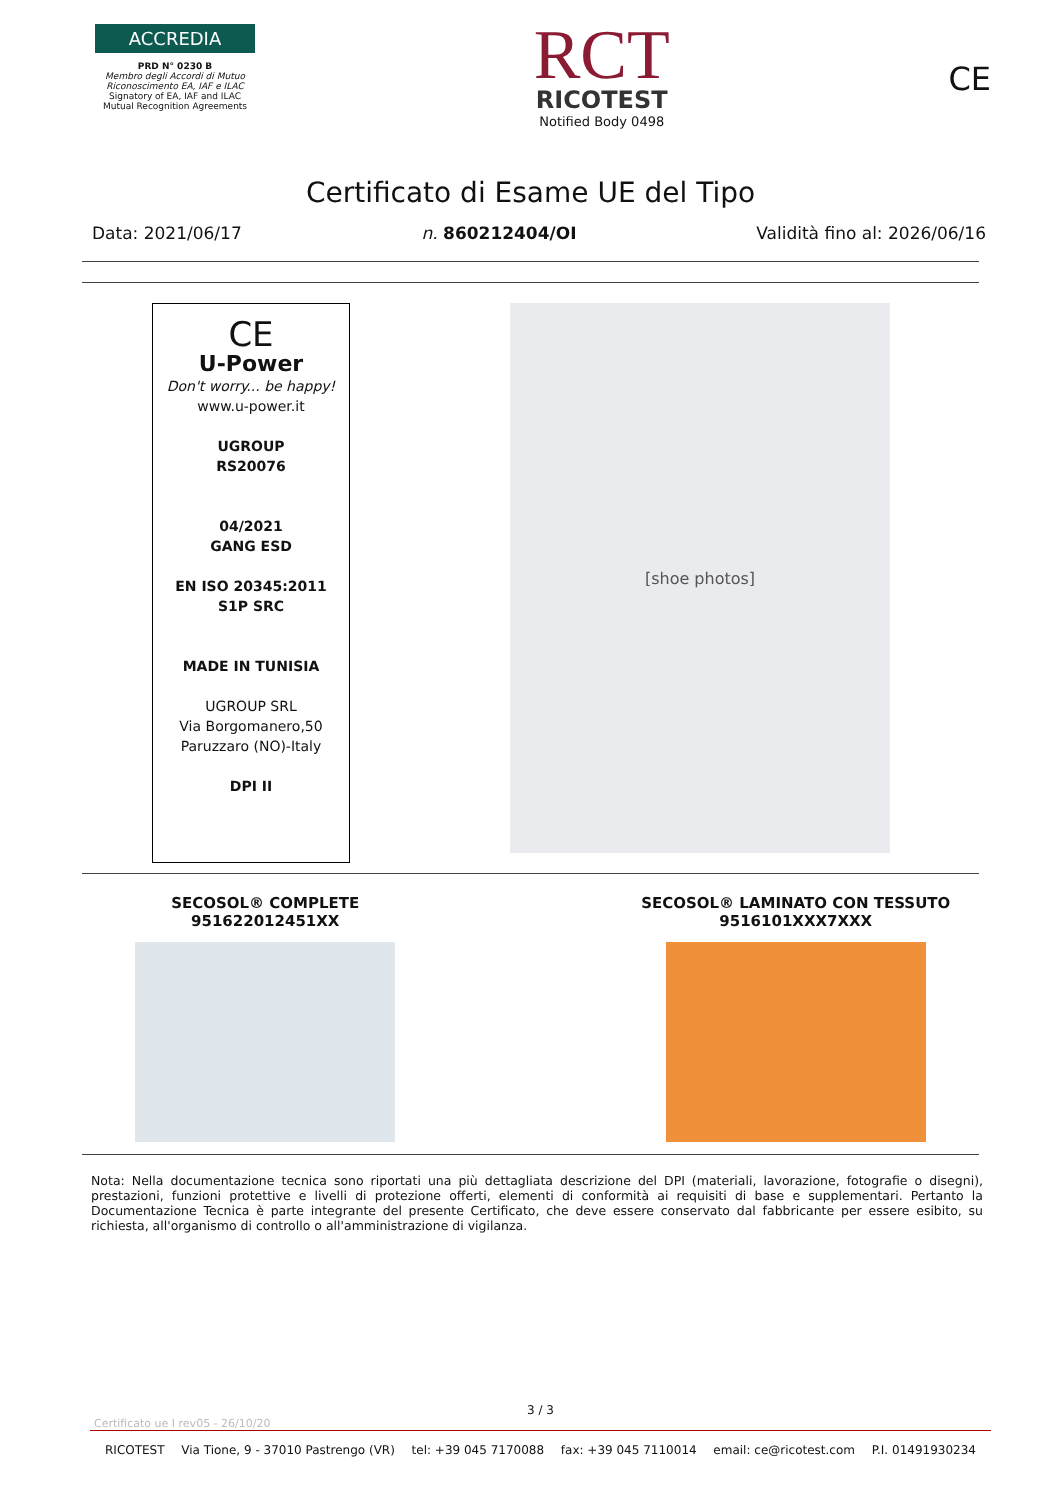ACCREDIA
PRD N° 0230 B
Membro degli Accordi di Mutuo Riconoscimento EA, IAF e ILAC
Signatory of EA, IAF and ILAC Mutual Recognition Agreements
RCT
RICOTEST
Notified Body 0498
CE
Certificato di Esame UE del Tipo
Data: 2021/06/17 n. 860212404/OI Validità fino al: 2026/06/16
CE
U-Power
Don't worry... be happy!
www.u-power.it
UGROUP
RS20076
04/2021
GANG ESD
EN ISO 20345:2011
S1P SRC
MADE IN TUNISIA
UGROUP SRL
Via Borgomanero,50
Paruzzaro (NO)-Italy
DPI II
[shoe photos]
SECOSOL® COMPLETE
951622012451XX
SECOSOL® LAMINATO CON TESSUTO
9516101XXX7XXX
Nota: Nella documentazione tecnica sono riportati una più dettagliata descrizione del DPI (materiali, lavorazione, fotografie o disegni), prestazioni, funzioni protettive e livelli di protezione offerti, elementi di conformità ai requisiti di base e supplementari. Pertanto la Documentazione Tecnica è parte integrante del presente Certificato, che deve essere conservato dal fabbricante per essere esibito, su richiesta, all'organismo di controllo o all'amministrazione di vigilanza.
3 / 3
Certificato ue I rev05 - 26/10/20
RICOTEST Via Tione, 9 - 37010 Pastrengo (VR) tel: +39 045 7170088 fax: +39 045 7110014 email: ce@ricotest.com P.I. 01491930234